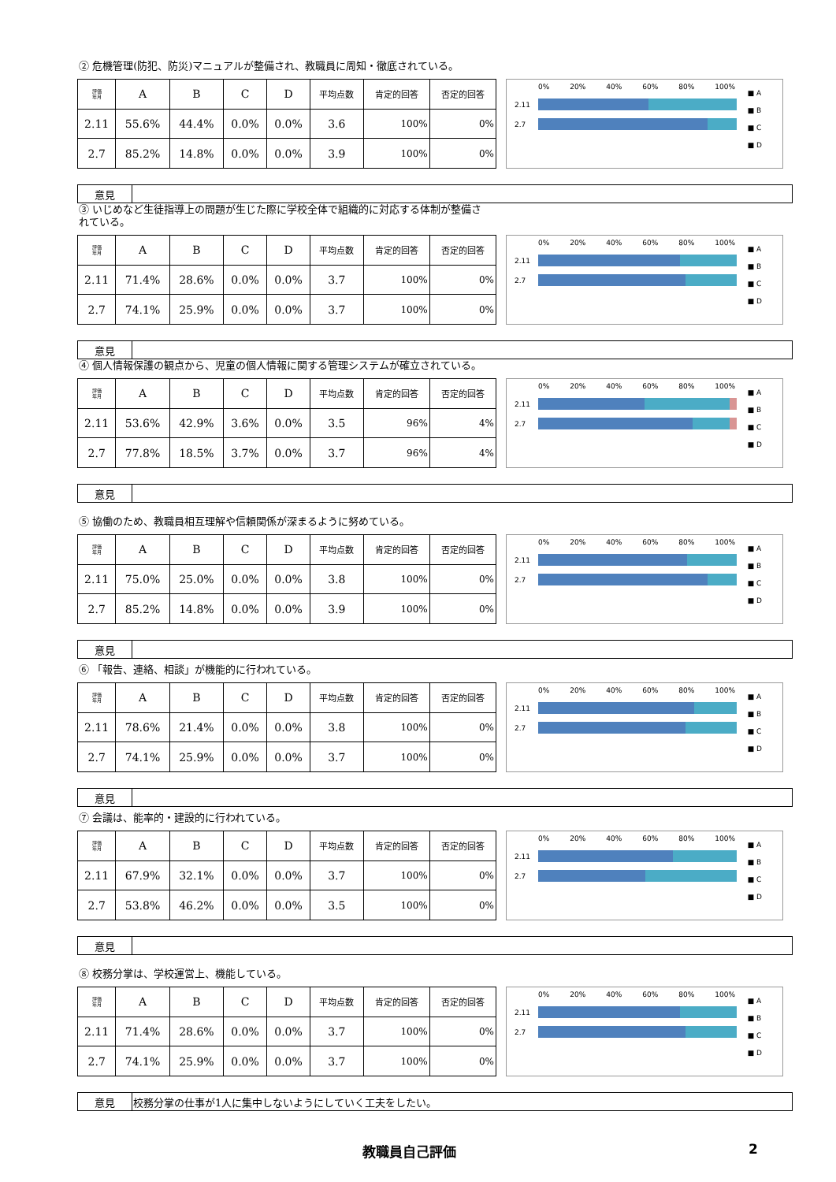② 危機管理(防犯、防災)マニュアルが整備され、教職員に周知・徹底されている。
| 評価 年月 | A | B | C | D | 平均点数 | 肯定的回答 | 否定的回答 |
| --- | --- | --- | --- | --- | --- | --- | --- |
| 2.11 | 55.6% | 44.4% | 0.0% | 0.0% | 3.6 | 100% | 0% |
| 2.7 | 85.2% | 14.8% | 0.0% | 0.0% | 3.9 | 100% | 0% |
0% 20% 40% 60% 80% 100%
2.11
2.7
■ A
■ B
■ C
■ D
| 意見 | |
③ いじめなど生徒指導上の問題が生じた際に学校全体で組織的に対応する体制が整備されている。
| 評価 年月 | A | B | C | D | 平均点数 | 肯定的回答 | 否定的回答 |
| --- | --- | --- | --- | --- | --- | --- | --- |
| 2.11 | 71.4% | 28.6% | 0.0% | 0.0% | 3.7 | 100% | 0% |
| 2.7 | 74.1% | 25.9% | 0.0% | 0.0% | 3.7 | 100% | 0% |
0% 20% 40% 60% 80% 100%
2.11
2.7
■ A
■ B
■ C
■ D
| 意見 | |
④ 個人情報保護の観点から、児童の個人情報に関する管理システムが確立されている。
| 評価 年月 | A | B | C | D | 平均点数 | 肯定的回答 | 否定的回答 |
| --- | --- | --- | --- | --- | --- | --- | --- |
| 2.11 | 53.6% | 42.9% | 3.6% | 0.0% | 3.5 | 96% | 4% |
| 2.7 | 77.8% | 18.5% | 3.7% | 0.0% | 3.7 | 96% | 4% |
0% 20% 40% 60% 80% 100%
2.11
2.7
■ A
■ B
■ C
■ D
| 意見 | |
⑤ 協働のため、教職員相互理解や信頼関係が深まるように努めている。
| 評価 年月 | A | B | C | D | 平均点数 | 肯定的回答 | 否定的回答 |
| --- | --- | --- | --- | --- | --- | --- | --- |
| 2.11 | 75.0% | 25.0% | 0.0% | 0.0% | 3.8 | 100% | 0% |
| 2.7 | 85.2% | 14.8% | 0.0% | 0.0% | 3.9 | 100% | 0% |
0% 20% 40% 60% 80% 100%
2.11
2.7
■ A
■ B
■ C
■ D
| 意見 | |
⑥ 「報告、連絡、相談」が機能的に行われている。
| 評価 年月 | A | B | C | D | 平均点数 | 肯定的回答 | 否定的回答 |
| --- | --- | --- | --- | --- | --- | --- | --- |
| 2.11 | 78.6% | 21.4% | 0.0% | 0.0% | 3.8 | 100% | 0% |
| 2.7 | 74.1% | 25.9% | 0.0% | 0.0% | 3.7 | 100% | 0% |
0% 20% 40% 60% 80% 100%
2.11
2.7
■ A
■ B
■ C
■ D
| 意見 | |
⑦ 会議は、能率的・建設的に行われている。
| 評価 年月 | A | B | C | D | 平均点数 | 肯定的回答 | 否定的回答 |
| --- | --- | --- | --- | --- | --- | --- | --- |
| 2.11 | 67.9% | 32.1% | 0.0% | 0.0% | 3.7 | 100% | 0% |
| 2.7 | 53.8% | 46.2% | 0.0% | 0.0% | 3.5 | 100% | 0% |
0% 20% 40% 60% 80% 100%
2.11
2.7
■ A
■ B
■ C
■ D
| 意見 | |
⑧ 校務分掌は、学校運営上、機能している。
| 評価 年月 | A | B | C | D | 平均点数 | 肯定的回答 | 否定的回答 |
| --- | --- | --- | --- | --- | --- | --- | --- |
| 2.11 | 71.4% | 28.6% | 0.0% | 0.0% | 3.7 | 100% | 0% |
| 2.7 | 74.1% | 25.9% | 0.0% | 0.0% | 3.7 | 100% | 0% |
0% 20% 40% 60% 80% 100%
2.11
2.7
■ A
■ B
■ C
■ D
| 意見 | 校務分掌の仕事が1人に集中しないようにしていく工夫をしたい。 |
教職員自己評価 2